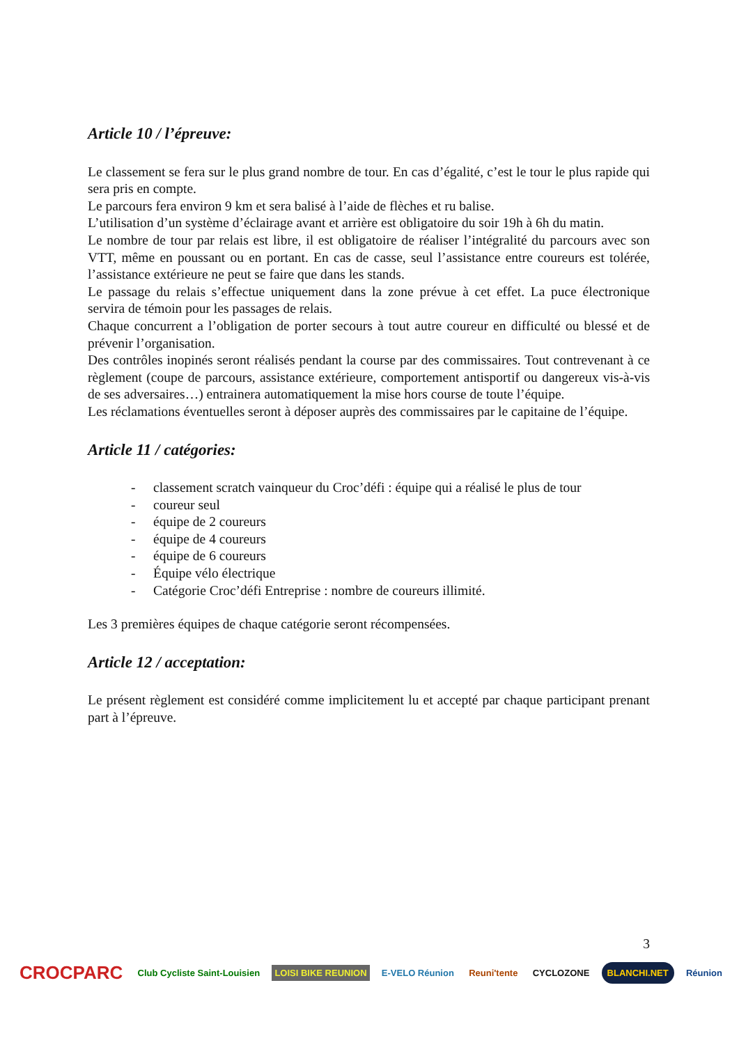Article 10 / l’épreuve:
Le classement se fera sur le plus grand nombre de tour. En cas d’égalité, c’est le tour le plus rapide qui sera pris en compte.
Le parcours fera environ 9 km et sera balisé à l’aide de flèches et ru balise.
L’utilisation d’un système d’éclairage avant et arrière est obligatoire du soir 19h à 6h du matin.
Le nombre de tour par relais est libre, il est obligatoire de réaliser l’intégralité du parcours avec son VTT, même en poussant ou en portant. En cas de casse, seul l’assistance entre coureurs est tolérée, l’assistance extérieure ne peut se faire que dans les stands.
Le passage du relais s’effectue uniquement dans la zone prévue à cet effet. La puce électronique servira de témoin pour les passages de relais.
Chaque concurrent a l’obligation de porter secours à tout autre coureur en difficulté ou blessé et de prévenir l’organisation.
Des contrôles inopinés seront réalisés pendant la course par des commissaires. Tout contrevenant à ce règlement (coupe de parcours, assistance extérieure, comportement antisportif ou dangereux vis-à-vis de ses adversaires…) entrainera automatiquement la mise hors course de toute l’équipe.
Les réclamations éventuelles seront à déposer auprès des commissaires par le capitaine de l’équipe.
Article 11 / catégories:
- classement scratch vainqueur du Croc’défi : équipe qui a réalisé le plus de tour
- coureur seul
- équipe de 2 coureurs
- équipe de 4 coureurs
- équipe de 6 coureurs
- Équipe vélo électrique
- Catégorie Croc’défi Entreprise : nombre de coureurs illimité.
Les 3 premières équipes de chaque catégorie seront récompensées.
Article 12 / acceptation:
Le présent règlement est considéré comme implicitement lu et accepté par chaque participant prenant part à l’épreuve.
3
CROCPARC
Club Cycliste Saint-Louisien LOISI BIKE REUNION E-VELO Réunion Reuni'tente CYCLOZONE
BLANCHI.NET
Réunion